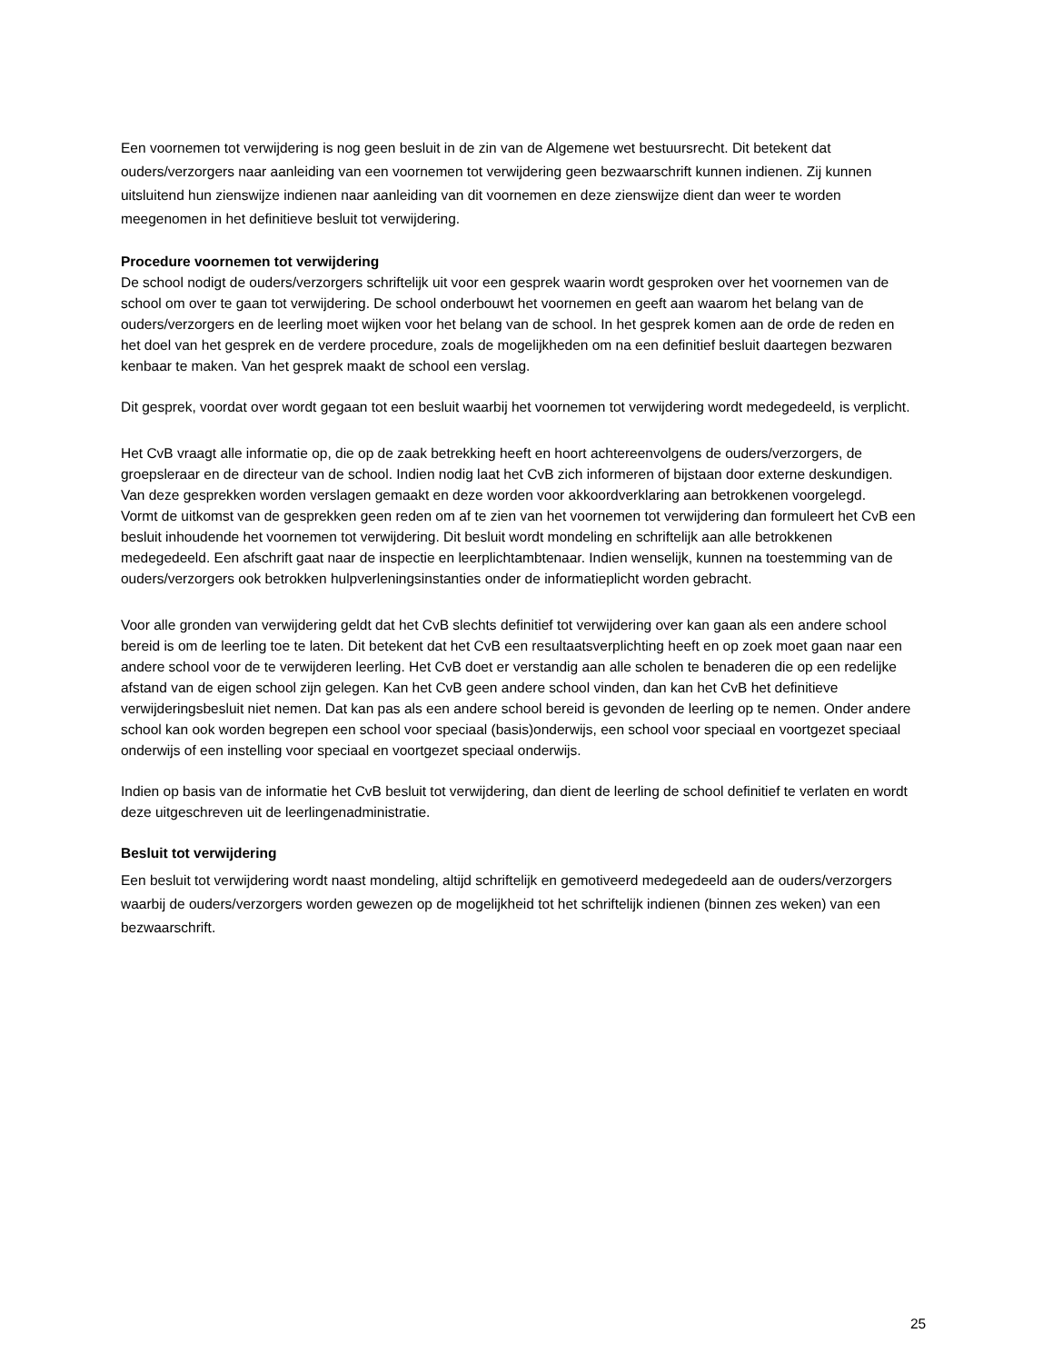Een voornemen tot verwijdering is nog geen besluit in de zin van de Algemene wet bestuursrecht. Dit betekent dat ouders/verzorgers naar aanleiding van een voornemen tot verwijdering geen bezwaarschrift kunnen indienen. Zij kunnen uitsluitend hun zienswijze indienen naar aanleiding van dit voornemen en deze zienswijze dient dan weer te worden meegenomen in het definitieve besluit tot verwijdering.
Procedure voornemen tot verwijdering
De school nodigt de ouders/verzorgers schriftelijk uit voor een gesprek waarin wordt gesproken over het voornemen van de school om over te gaan tot verwijdering. De school onderbouwt het voornemen en geeft aan waarom het belang van de ouders/verzorgers en de leerling moet wijken voor het belang van de school. In het gesprek komen aan de orde de reden en het doel van het gesprek en de verdere procedure, zoals de mogelijkheden om na een definitief besluit daartegen bezwaren kenbaar te maken. Van het gesprek maakt de school een verslag.
Dit gesprek, voordat over wordt gegaan tot een besluit waarbij het voornemen tot verwijdering wordt medegedeeld, is verplicht.
Het CvB vraagt alle informatie op, die op de zaak betrekking heeft en hoort achtereenvolgens de ouders/verzorgers, de groepsleraar en de directeur van de school. Indien nodig laat het CvB zich informeren of bijstaan door externe deskundigen. Van deze gesprekken worden verslagen gemaakt en deze worden voor akkoordverklaring aan betrokkenen voorgelegd.
Vormt de uitkomst van de gesprekken geen reden om af te zien van het voornemen tot verwijdering dan formuleert het CvB een besluit inhoudende het voornemen tot verwijdering. Dit besluit wordt mondeling en schriftelijk aan alle betrokkenen medegedeeld. Een afschrift gaat naar de inspectie en leerplichtambtenaar. Indien wenselijk, kunnen na toestemming van de ouders/verzorgers ook betrokken hulpverleningsinstanties onder de informatieplicht worden gebracht.
Voor alle gronden van verwijdering geldt dat het CvB slechts definitief tot verwijdering over kan gaan als een andere school bereid is om de leerling toe te laten. Dit betekent dat het CvB een resultaatsverplichting heeft en op zoek moet gaan naar een andere school voor de te verwijderen leerling. Het CvB doet er verstandig aan alle scholen te benaderen die op een redelijke afstand van de eigen school zijn gelegen. Kan het CvB geen andere school vinden, dan kan het CvB het definitieve verwijderingsbesluit niet nemen. Dat kan pas als een andere school bereid is gevonden de leerling op te nemen. Onder andere school kan ook worden begrepen een school voor speciaal (basis)onderwijs, een school voor speciaal en voortgezet speciaal onderwijs of een instelling voor speciaal en voortgezet speciaal onderwijs.
Indien op basis van de informatie het CvB besluit tot verwijdering, dan dient de leerling de school definitief te verlaten en wordt deze uitgeschreven uit de leerlingenadministratie.
Besluit tot verwijdering
Een besluit tot verwijdering wordt naast mondeling, altijd schriftelijk en gemotiveerd medegedeeld aan de ouders/verzorgers waarbij de ouders/verzorgers worden gewezen op de mogelijkheid tot het schriftelijk indienen (binnen zes weken) van een bezwaarschrift.
25